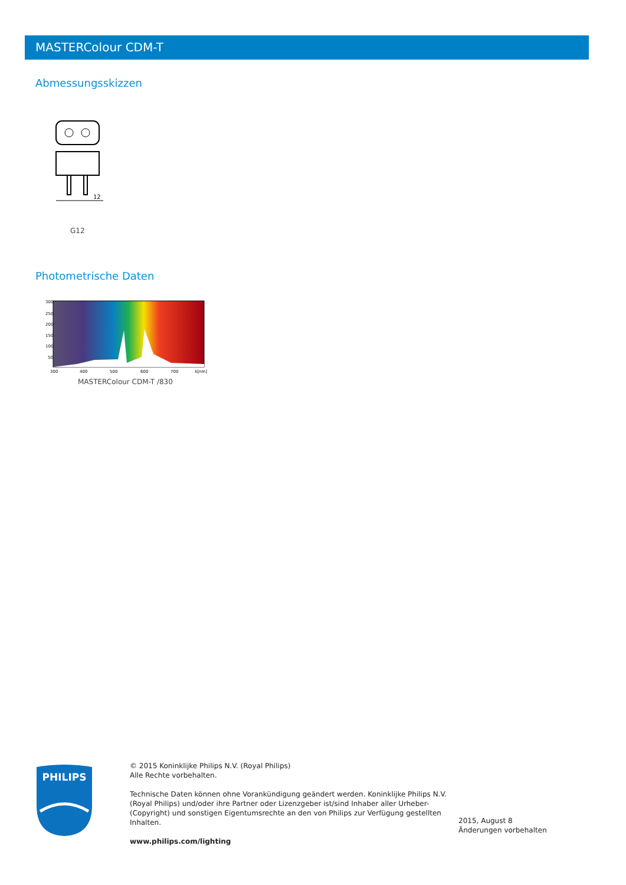MASTERColour CDM-T
Abmessungsskizzen
12
G12
Photometrische Daten
300
250
200
150
100
50
300
400
500
600
700
λ[nm]
MASTERColour CDM-T /830
PHILIPS
© 2015 Koninklijke Philips N.V. (Royal Philips)
Alle Rechte vorbehalten.
Technische Daten können ohne Vorankündigung geändert werden. Koninklijke Philips N.V. (Royal Philips) und/oder ihre Partner oder Lizenzgeber ist/sind Inhaber aller Urheber- (Copyright) und sonstigen Eigentumsrechte an den von Philips zur Verfügung gestellten Inhalten.
www.philips.com/lighting
2015, August 8
Änderungen vorbehalten